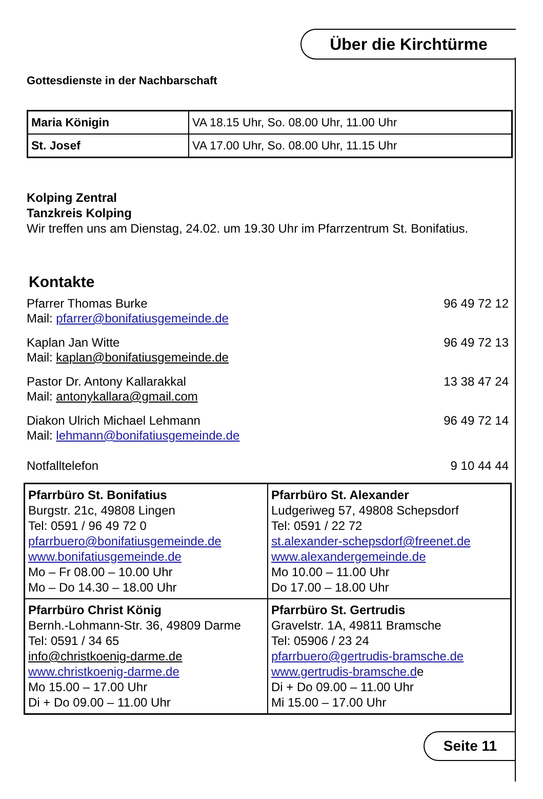Über die Kirchtürme
Gottesdienste in der Nachbarschaft
| Maria Königin | VA 18.15 Uhr, So. 08.00 Uhr, 11.00 Uhr |
| St. Josef | VA 17.00 Uhr, So. 08.00 Uhr, 11.15 Uhr |
Kolping Zentral
Tanzkreis Kolping
Wir treffen uns am Dienstag, 24.02. um 19.30 Uhr im Pfarrzentrum St. Bonifatius.
Kontakte
Pfarrer Thomas Burke 96 49 72 12
Mail: pfarrer@bonifatiusgemeinde.de
Kaplan Jan Witte 96 49 72 13
Mail: kaplan@bonifatiusgemeinde.de
Pastor Dr. Antony Kallarakkal 13 38 47 24
Mail: antonykallara@gmail.com
Diakon Ulrich Michael Lehmann 96 49 72 14
Mail: lehmann@bonifatiusgemeinde.de
Notfalltelefon 9 10 44 44
| Pfarrbüro St. Bonifatius Burgstr. 21c, 49808 Lingen Tel: 0591 / 96 49 72 0 pfarrbuero@bonifatiusgemeinde.de www.bonifatiusgemeinde.de Mo – Fr 08.00 – 10.00 Uhr Mo – Do 14.30 – 18.00 Uhr | Pfarrbüro St. Alexander Ludgeriweg 57, 49808 Schepsdorf Tel: 0591 / 22 72 st.alexander-schepsdorf@freenet.de www.alexandergemeinde.de Mo 10.00 – 11.00 Uhr Do 17.00 – 18.00 Uhr |
| Pfarrbüro Christ König Bernh.-Lohmann-Str. 36, 49809 Darme Tel: 0591 / 34 65 info@christkoenig-darme.de www.christkoenig-darme.de Mo 15.00 – 17.00 Uhr Di + Do 09.00 – 11.00 Uhr | Pfarrbüro St. Gertrudis Gravelstr. 1A, 49811 Bramsche Tel: 05906 / 23 24 pfarrbuero@gertrudis-bramsche.de www.gertrudis-bramsche.d e Di + Do 09.00 – 11.00 Uhr Mi 15.00 – 17.00 Uhr |
Seite 11